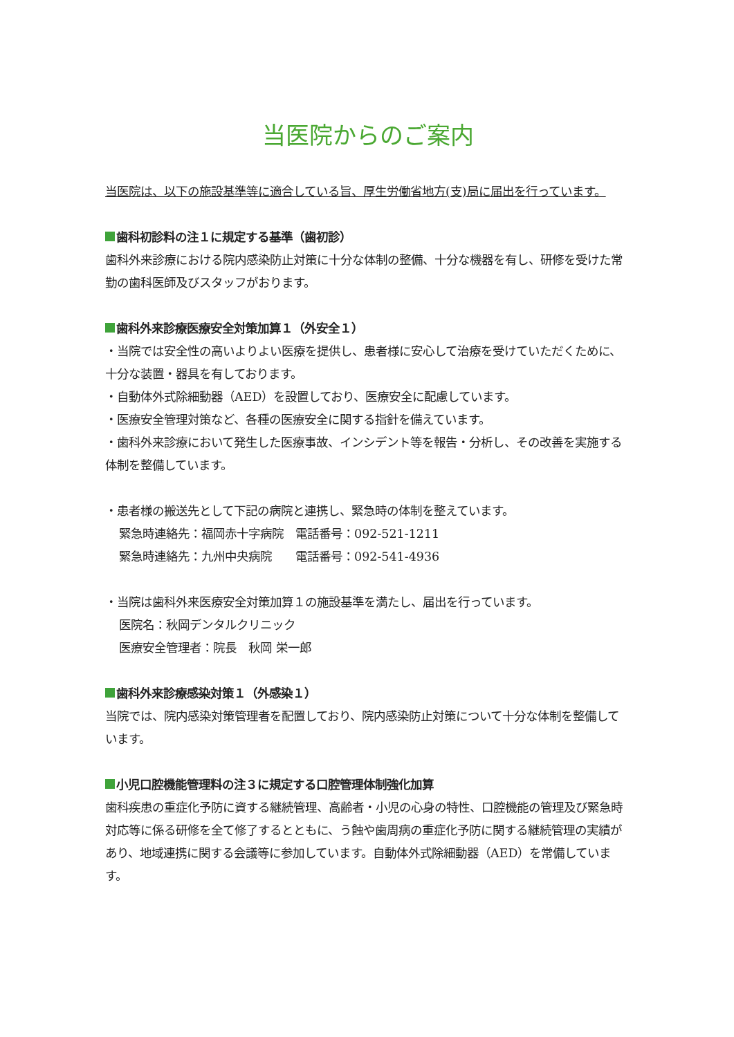当医院からのご案内
当医院は、以下の施設基準等に適合している旨、厚生労働省地方(支)局に届出を行っています。
歯科初診料の注１に規定する基準（歯初診）
歯科外来診療における院内感染防止対策に十分な体制の整備、十分な機器を有し、研修を受けた常勤の歯科医師及びスタッフがおります。
歯科外来診療医療安全対策加算１（外安全１）
・当院では安全性の高いよりよい医療を提供し、患者様に安心して治療を受けていただくために、十分な装置・器具を有しております。
・自動体外式除細動器（AED）を設置しており、医療安全に配慮しています。
・医療安全管理対策など、各種の医療安全に関する指針を備えています。
・歯科外来診療において発生した医療事故、インシデント等を報告・分析し、その改善を実施する体制を整備しています。
・患者様の搬送先として下記の病院と連携し、緊急時の体制を整えています。
緊急時連絡先：福岡赤十字病院　電話番号：092-521-1211
緊急時連絡先：九州中央病院　　電話番号：092-541-4936
・当院は歯科外来医療安全対策加算１の施設基準を満たし、届出を行っています。
医院名：秋岡デンタルクリニック
医療安全管理者：院長　秋岡 栄一郎
歯科外来診療感染対策１（外感染１）
当院では、院内感染対策管理者を配置しており、院内感染防止対策について十分な体制を整備しています。
小児口腔機能管理料の注３に規定する口腔管理体制強化加算
歯科疾患の重症化予防に資する継続管理、高齢者・小児の心身の特性、口腔機能の管理及び緊急時対応等に係る研修を全て修了するとともに、う蝕や歯周病の重症化予防に関する継続管理の実績があり、地域連携に関する会議等に参加しています。自動体外式除細動器（AED）を常備しています。